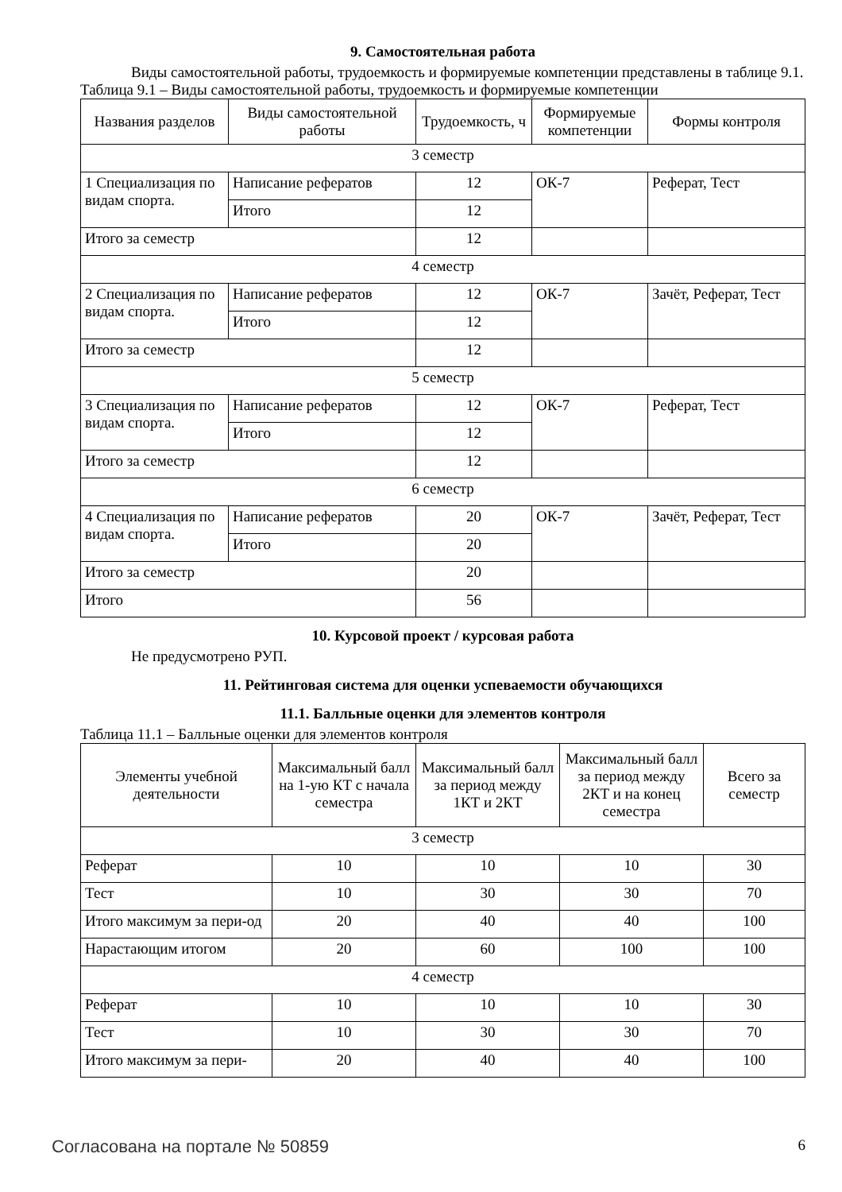9. Самостоятельная работа
Виды самостоятельной работы, трудоемкость и формируемые компетенции представлены в таблице 9.1.
Таблица 9.1 – Виды самостоятельной работы, трудоемкость и формируемые компетенции
| Названия разделов | Виды самостоятельной работы | Трудоемкость, ч | Формируемые компетенции | Формы контроля |
| --- | --- | --- | --- | --- |
| 3 семестр | | | | |
| 1 Специализация по видам спорта. | Написание рефератов | 12 | ОК-7 | Реферат, Тест |
| | Итого | 12 | | |
| Итого за семестр | | 12 | | |
| 4 семестр | | | | |
| 2 Специализация по видам спорта. | Написание рефератов | 12 | ОК-7 | Зачёт, Реферат, Тест |
| | Итого | 12 | | |
| Итого за семестр | | 12 | | |
| 5 семестр | | | | |
| 3 Специализация по видам спорта. | Написание рефератов | 12 | ОК-7 | Реферат, Тест |
| | Итого | 12 | | |
| Итого за семестр | | 12 | | |
| 6 семестр | | | | |
| 4 Специализация по видам спорта. | Написание рефератов | 20 | ОК-7 | Зачёт, Реферат, Тест |
| | Итого | 20 | | |
| Итого за семестр | | 20 | | |
| Итого | | 56 | | |
10. Курсовой проект / курсовая работа
Не предусмотрено РУП.
11. Рейтинговая система для оценки успеваемости обучающихся
11.1. Балльные оценки для элементов контроля
Таблица 11.1 – Балльные оценки для элементов контроля
| Элементы учебной деятельности | Максимальный балл на 1-ую КТ с начала семестра | Максимальный балл за период между 1КТ и 2КТ | Максимальный балл за период между 2КТ и на конец семестра | Всего за семестр |
| --- | --- | --- | --- | --- |
| 3 семестр | | | | |
| Реферат | 10 | 10 | 10 | 30 |
| Тест | 10 | 30 | 30 | 70 |
| Итого максимум за пери-од | 20 | 40 | 40 | 100 |
| Нарастающим итогом | 20 | 60 | 100 | 100 |
| 4 семестр | | | | |
| Реферат | 10 | 10 | 10 | 30 |
| Тест | 10 | 30 | 30 | 70 |
| Итого максимум за пери- | 20 | 40 | 40 | 100 |
Согласована на портале № 50859 6